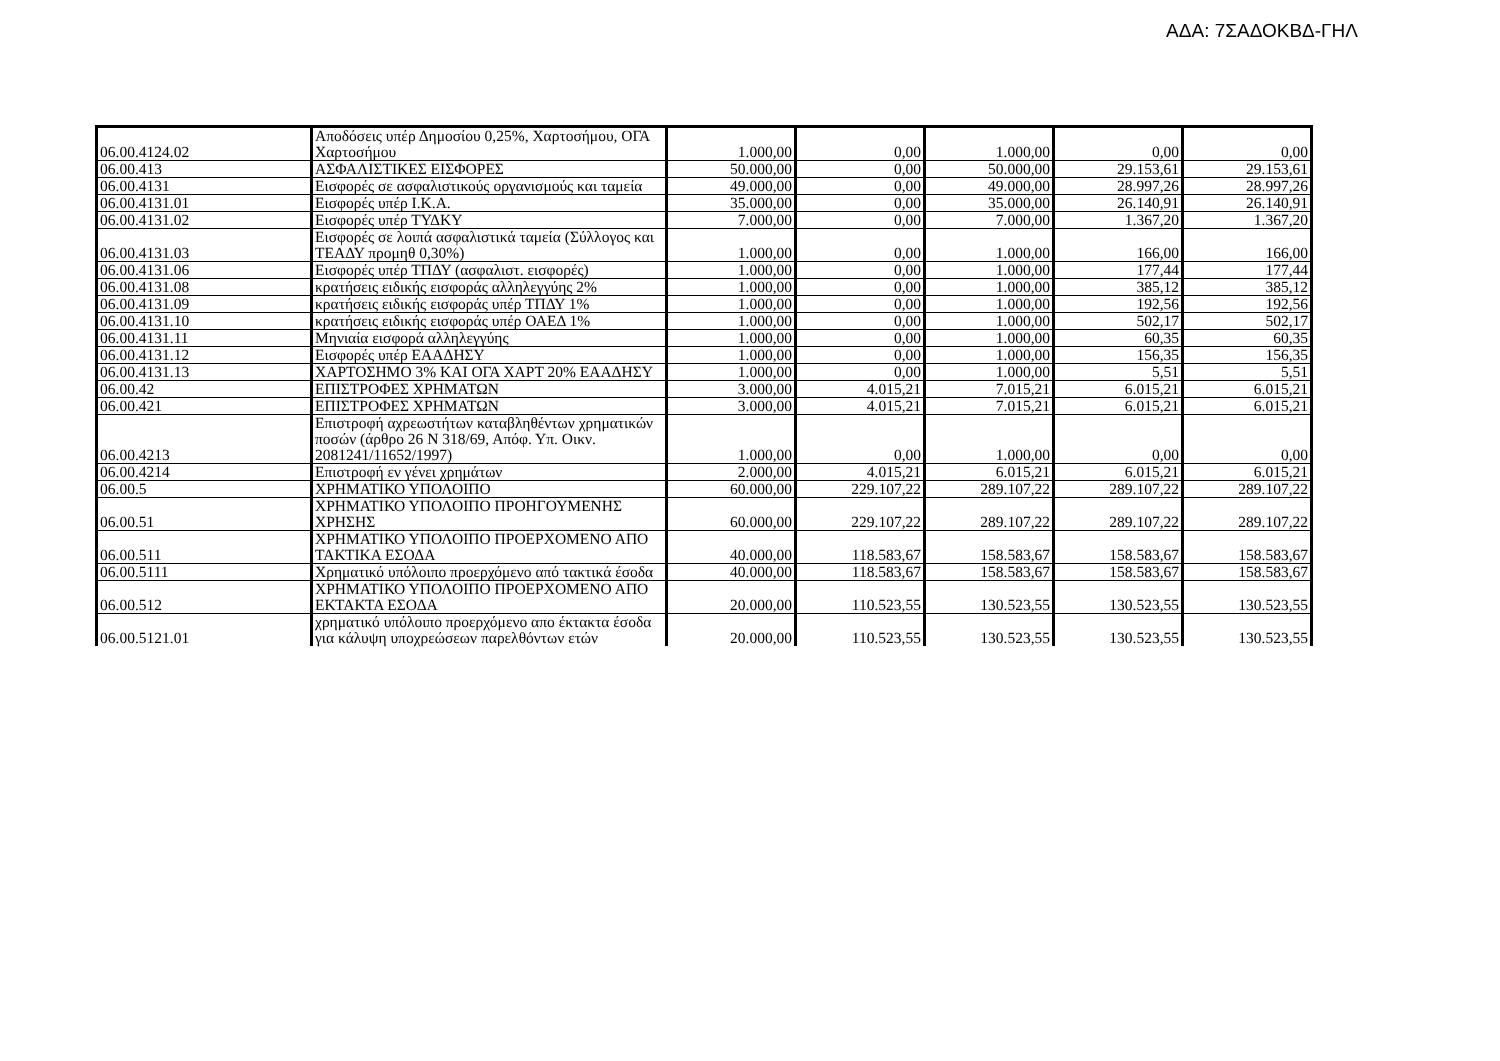ΑΔΑ: 7ΣΑΔΟΚΒΔ-ΓΗΛ
| 06.00.4124.02 | Αποδόσεις υπέρ Δημοσίου 0,25%, Χαρτοσήμου, ΟΓΑ Χαρτοσήμου | 1.000,00 | 0,00 | 1.000,00 | 0,00 | 0,00 |
| 06.00.413 | ΑΣΦΑΛΙΣΤΙΚΕΣ ΕΙΣΦΟΡΕΣ | 50.000,00 | 0,00 | 50.000,00 | 29.153,61 | 29.153,61 |
| 06.00.4131 | Εισφορές σε ασφαλιστικούς οργανισμούς και ταμεία | 49.000,00 | 0,00 | 49.000,00 | 28.997,26 | 28.997,26 |
| 06.00.4131.01 | Εισφορές υπέρ Ι.Κ.Α. | 35.000,00 | 0,00 | 35.000,00 | 26.140,91 | 26.140,91 |
| 06.00.4131.02 | Εισφορές υπέρ ΤΥΔΚΥ | 7.000,00 | 0,00 | 7.000,00 | 1.367,20 | 1.367,20 |
| 06.00.4131.03 | Εισφορές σε λοιπά ασφαλιστικά ταμεία (Σύλλογος και ΤΕΑΔΥ προμηθ 0,30%) | 1.000,00 | 0,00 | 1.000,00 | 166,00 | 166,00 |
| 06.00.4131.06 | Εισφορές υπέρ ΤΠΔΥ (ασφαλιστ. εισφορές) | 1.000,00 | 0,00 | 1.000,00 | 177,44 | 177,44 |
| 06.00.4131.08 | κρατήσεις ειδικής εισφοράς αλληλεγγύης 2% | 1.000,00 | 0,00 | 1.000,00 | 385,12 | 385,12 |
| 06.00.4131.09 | κρατήσεις ειδικής εισφοράς υπέρ ΤΠΔΥ 1% | 1.000,00 | 0,00 | 1.000,00 | 192,56 | 192,56 |
| 06.00.4131.10 | κρατήσεις ειδικής εισφοράς υπέρ ΟΑΕΔ 1% | 1.000,00 | 0,00 | 1.000,00 | 502,17 | 502,17 |
| 06.00.4131.11 | Μηνιαία εισφορά αλληλεγγύης | 1.000,00 | 0,00 | 1.000,00 | 60,35 | 60,35 |
| 06.00.4131.12 | Εισφορές υπέρ ΕΑΑΔΗΣΥ | 1.000,00 | 0,00 | 1.000,00 | 156,35 | 156,35 |
| 06.00.4131.13 | ΧΑΡΤΟΣΗΜΟ 3% ΚΑΙ ΟΓΑ ΧΑΡΤ 20% ΕΑΑΔΗΣΥ | 1.000,00 | 0,00 | 1.000,00 | 5,51 | 5,51 |
| 06.00.42 | ΕΠΙΣΤΡΟΦΕΣ ΧΡΗΜΑΤΩΝ | 3.000,00 | 4.015,21 | 7.015,21 | 6.015,21 | 6.015,21 |
| 06.00.421 | ΕΠΙΣΤΡΟΦΕΣ ΧΡΗΜΑΤΩΝ | 3.000,00 | 4.015,21 | 7.015,21 | 6.015,21 | 6.015,21 |
| 06.00.4213 | Επιστροφή αχρεωστήτων καταβληθέντων χρηματικών ποσών (άρθρο 26 Ν 318/69, Απόφ. Υπ. Οικν. 2081241/11652/1997) | 1.000,00 | 0,00 | 1.000,00 | 0,00 | 0,00 |
| 06.00.4214 | Επιστροφή εν γένει χρημάτων | 2.000,00 | 4.015,21 | 6.015,21 | 6.015,21 | 6.015,21 |
| 06.00.5 | ΧΡΗΜΑΤΙΚΟ ΥΠΟΛΟΙΠΟ | 60.000,00 | 229.107,22 | 289.107,22 | 289.107,22 | 289.107,22 |
| 06.00.51 | ΧΡΗΜΑΤΙΚΟ ΥΠΟΛΟΙΠΟ ΠΡΟΗΓΟΥΜΕΝΗΣ ΧΡΗΣΗΣ | 60.000,00 | 229.107,22 | 289.107,22 | 289.107,22 | 289.107,22 |
| 06.00.511 | ΧΡΗΜΑΤΙΚΟ ΥΠΟΛΟΙΠΟ ΠΡΟΕΡΧΟΜΕΝΟ ΑΠΟ ΤΑΚΤΙΚΑ ΕΣΟΔΑ | 40.000,00 | 118.583,67 | 158.583,67 | 158.583,67 | 158.583,67 |
| 06.00.5111 | Χρηματικό υπόλοιπο προερχόμενο από τακτικά έσοδα | 40.000,00 | 118.583,67 | 158.583,67 | 158.583,67 | 158.583,67 |
| 06.00.512 | ΧΡΗΜΑΤΙΚΟ ΥΠΟΛΟΙΠΟ ΠΡΟΕΡΧΟΜΕΝΟ ΑΠΟ ΕΚΤΑΚΤΑ ΕΣΟΔΑ | 20.000,00 | 110.523,55 | 130.523,55 | 130.523,55 | 130.523,55 |
| 06.00.5121.01 | χρηματικό υπόλοιπο προερχόμενο απο έκτακτα έσοδα για κάλυψη υποχρεώσεων παρελθόντων ετών | 20.000,00 | 110.523,55 | 130.523,55 | 130.523,55 | 130.523,55 |